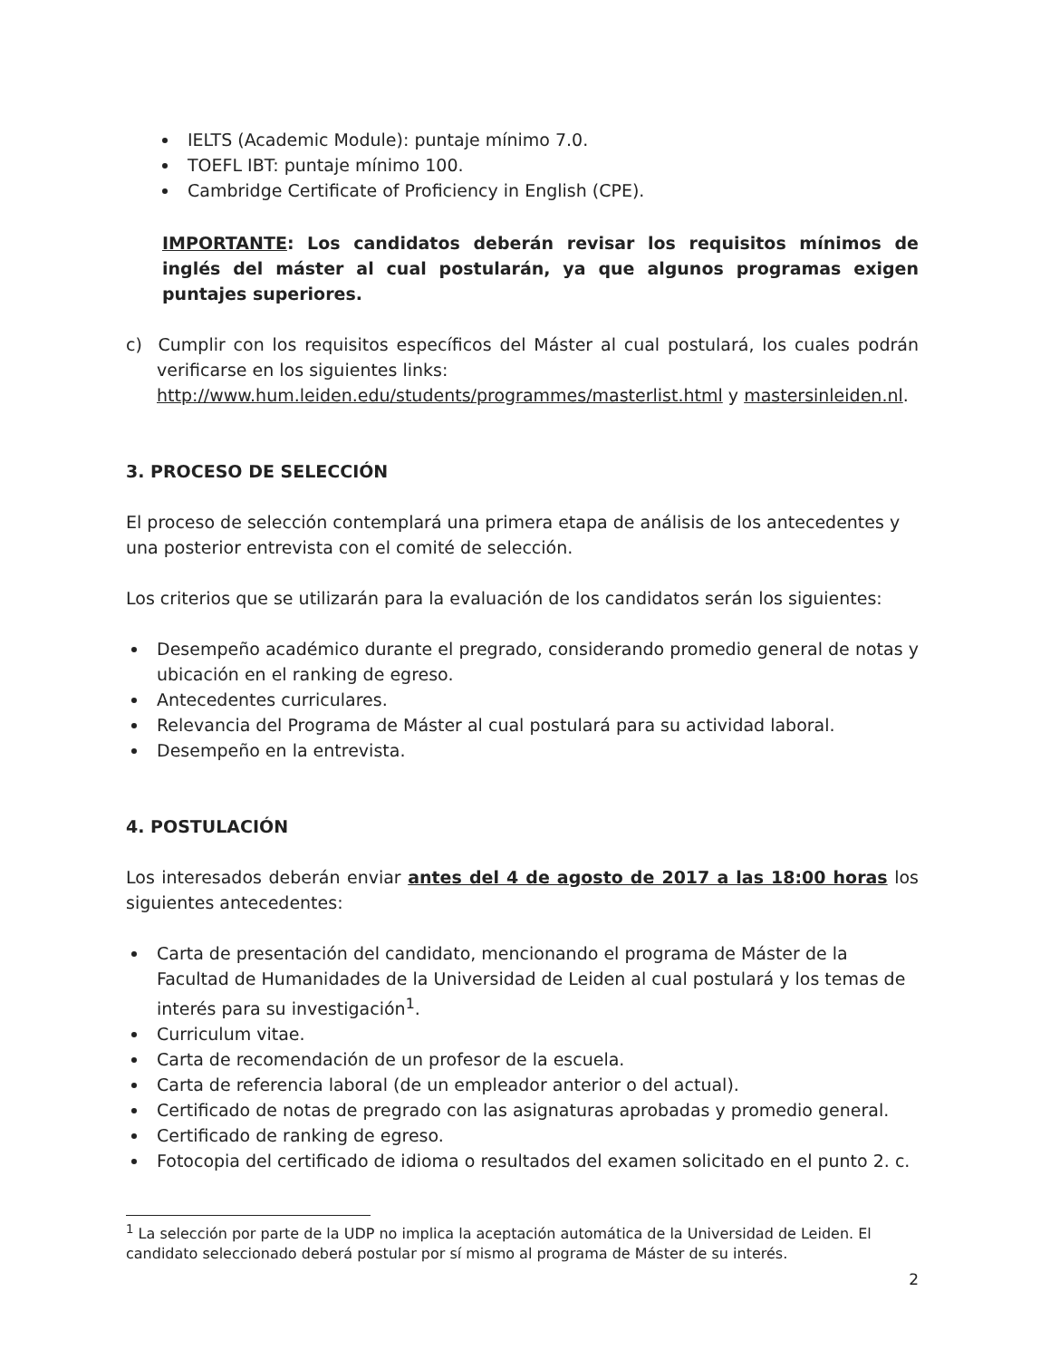IELTS (Academic Module): puntaje mínimo 7.0.
TOEFL IBT: puntaje mínimo 100.
Cambridge Certificate of Proficiency in English (CPE).
IMPORTANTE: Los candidatos deberán revisar los requisitos mínimos de inglés del máster al cual postularán, ya que algunos programas exigen puntajes superiores.
c) Cumplir con los requisitos específicos del Máster al cual postulará, los cuales podrán verificarse en los siguientes links:
http://www.hum.leiden.edu/students/programmes/masterlist.html y mastersinleiden.nl.
3. PROCESO DE SELECCIÓN
El proceso de selección contemplará una primera etapa de análisis de los antecedentes y una posterior entrevista con el comité de selección.
Los criterios que se utilizarán para la evaluación de los candidatos serán los siguientes:
Desempeño académico durante el pregrado, considerando promedio general de notas y ubicación en el ranking de egreso.
Antecedentes curriculares.
Relevancia del Programa de Máster al cual postulará para su actividad laboral.
Desempeño en la entrevista.
4. POSTULACIÓN
Los interesados deberán enviar antes del 4 de agosto de 2017 a las 18:00 horas los siguientes antecedentes:
Carta de presentación del candidato, mencionando el programa de Máster de la Facultad de Humanidades de la Universidad de Leiden al cual postulará y los temas de interés para su investigación<sup>1</sup>.
Curriculum vitae.
Carta de recomendación de un profesor de la escuela.
Carta de referencia laboral (de un empleador anterior o del actual).
Certificado de notas de pregrado con las asignaturas aprobadas y promedio general.
Certificado de ranking de egreso.
Fotocopia del certificado de idioma o resultados del examen solicitado en el punto 2. c.
<sup>1</sup> La selección por parte de la UDP no implica la aceptación automática de la Universidad de Leiden. El candidato seleccionado deberá postular por sí mismo al programa de Máster de su interés.
2